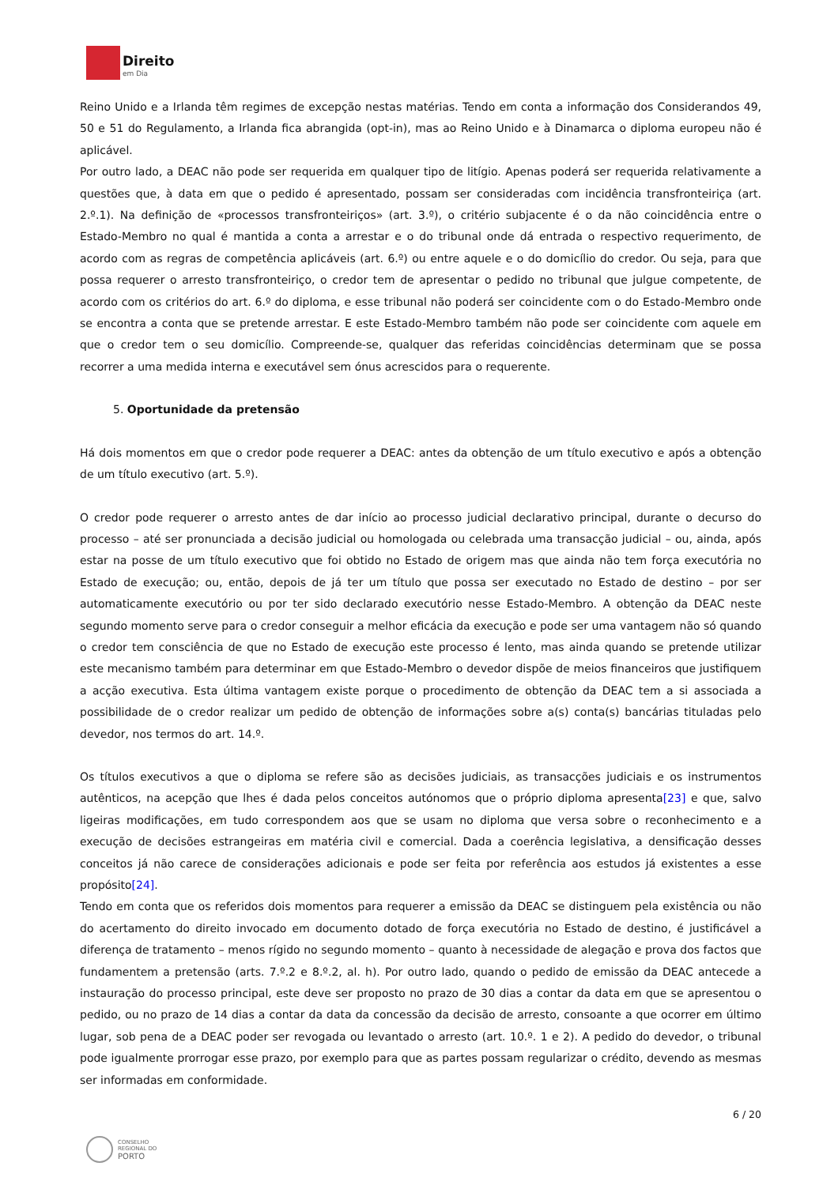Direito
em Dia
Reino Unido e a Irlanda têm regimes de excepção nestas matérias. Tendo em conta a informação dos Considerandos 49, 50 e 51 do Regulamento, a Irlanda fica abrangida (opt-in), mas ao Reino Unido e à Dinamarca o diploma europeu não é aplicável.
Por outro lado, a DEAC não pode ser requerida em qualquer tipo de litígio. Apenas poderá ser requerida relativamente a questões que, à data em que o pedido é apresentado, possam ser consideradas com incidência transfronteiriça (art. 2.º.1). Na definição de «processos transfronteiriços» (art. 3.º), o critério subjacente é o da não coincidência entre o Estado-Membro no qual é mantida a conta a arrestar e o do tribunal onde dá entrada o respectivo requerimento, de acordo com as regras de competência aplicáveis (art. 6.º) ou entre aquele e o do domicílio do credor. Ou seja, para que possa requerer o arresto transfronteiriço, o credor tem de apresentar o pedido no tribunal que julgue competente, de acordo com os critérios do art. 6.º do diploma, e esse tribunal não poderá ser coincidente com o do Estado-Membro onde se encontra a conta que se pretende arrestar. E este Estado-Membro também não pode ser coincidente com aquele em que o credor tem o seu domicílio. Compreende-se, qualquer das referidas coincidências determinam que se possa recorrer a uma medida interna e executável sem ónus acrescidos para o requerente.
5. Oportunidade da pretensão
Há dois momentos em que o credor pode requerer a DEAC: antes da obtenção de um título executivo e após a obtenção de um título executivo (art. 5.º).
O credor pode requerer o arresto antes de dar início ao processo judicial declarativo principal, durante o decurso do processo – até ser pronunciada a decisão judicial ou homologada ou celebrada uma transacção judicial – ou, ainda, após estar na posse de um título executivo que foi obtido no Estado de origem mas que ainda não tem força executória no Estado de execução; ou, então, depois de já ter um título que possa ser executado no Estado de destino – por ser automaticamente executório ou por ter sido declarado executório nesse Estado-Membro. A obtenção da DEAC neste segundo momento serve para o credor conseguir a melhor eficácia da execução e pode ser uma vantagem não só quando o credor tem consciência de que no Estado de execução este processo é lento, mas ainda quando se pretende utilizar este mecanismo também para determinar em que Estado-Membro o devedor dispõe de meios financeiros que justifiquem a acção executiva. Esta última vantagem existe porque o procedimento de obtenção da DEAC tem a si associada a possibilidade de o credor realizar um pedido de obtenção de informações sobre a(s) conta(s) bancárias tituladas pelo devedor, nos termos do art. 14.º.
Os títulos executivos a que o diploma se refere são as decisões judiciais, as transacções judiciais e os instrumentos autênticos, na acepção que lhes é dada pelos conceitos autónomos que o próprio diploma apresenta[23] e que, salvo ligeiras modificações, em tudo correspondem aos que se usam no diploma que versa sobre o reconhecimento e a execução de decisões estrangeiras em matéria civil e comercial. Dada a coerência legislativa, a densificação desses conceitos já não carece de considerações adicionais e pode ser feita por referência aos estudos já existentes a esse propósito[24].
Tendo em conta que os referidos dois momentos para requerer a emissão da DEAC se distinguem pela existência ou não do acertamento do direito invocado em documento dotado de força executória no Estado de destino, é justificável a diferença de tratamento – menos rígido no segundo momento – quanto à necessidade de alegação e prova dos factos que fundamentem a pretensão (arts. 7.º.2 e 8.º.2, al. h). Por outro lado, quando o pedido de emissão da DEAC antecede a instauração do processo principal, este deve ser proposto no prazo de 30 dias a contar da data em que se apresentou o pedido, ou no prazo de 14 dias a contar da data da concessão da decisão de arresto, consoante a que ocorrer em último lugar, sob pena de a DEAC poder ser revogada ou levantado o arresto (art. 10.º. 1 e 2). A pedido do devedor, o tribunal pode igualmente prorrogar esse prazo, por exemplo para que as partes possam regularizar o crédito, devendo as mesmas ser informadas em conformidade.
6 / 20
CONSELHO
REGIONAL DO
PORTO